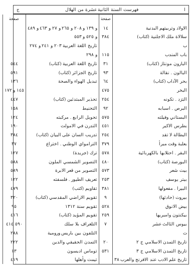ا فهرست السنة الثانية عشرة من الهلال ج
| | صفحة | | صفحة |
| --- | --- | --- | --- |
| الاولاد وتربيتهم البدنية | ١٤ | و ١٣٩ و ٢٠٨ و ٢٦٥ و ٢٧ و ٤٦٣ و ٤٨٩ | |
| سلالاة ملك الاجلنية (كتاب) | ٣٨٤ | و ٥٢٥ و ٥٥٣ | |
| ب | | تاريخ اللغة العربية ٢٠٣ و ٢٤١ و ٢٧٤ | |
| باب المندب | ١١٥ | و ٢٩٨ | |
| البارون مونتاز (كتاب) | ٣١ | تاريخ اللغة العربية (كتاب) | ٥٤٤ |
| البالون . نقالة | ٩٣ | تاريخ الجزائر (كتاب) | ٥٩١ |
| بحر الآداب (كتاب) | ٦٤ | تبديل الهواء والصحة | ١٣٦ |
| البخر | ٤٧٥ | | ١٤٥ و ١٧٢ |
| البَرَد . تكونه | ٢٥٤ | تحذير المبتدئين (كتاب) | ٤٤٧ |
| البرص . اسبابه | ٩٢ | التحنيط | ١٥٨ |
| البستاني وفيلته | ٥٧٥ | تحويل الرابع . مركبته | ١٢٤ |
| بطرس الاكبر | ٤٥١ | التدرن في الامولت | ١٩٠ |
| البطالة لا تقد | ٢٥٤ | تدريب السان على البيان (كتاب) | ٣٨٤ |
| بعلبة وقت مبرأ | ٣٧٩ | الترامواي الوطني . اختراع | ٣٧ |
| البقر . احتلابها بالكهربائية | ٥٧٨ | ترك (جريدة) | ١٢٧ |
| البورصة (كتاب) | ٤٨٠ | التصوير الشمسي الملون | ٥٨٨ |
| بيت شعر | ٥٧٣ | التصوير من قعر الابرة | ٥٨٩ |
| بيتر يوسف | ٢٥٣ | تعريف الطيور . فلسفته | ١٢٢ |
| البيرا . مفعولها | ٣٨١ | تقاويم (كتب) | ٤٧٩ |
| بيروت (حادثها) | ٩ | تقويم الاراضي المقدسي (كتاب) | ٣٢٠ |
| بيض الانوق | ٥٢٨ | تقويم سنة ١٣١٢ | ٩٥ |
| بيكنتون وامبريها | ٢٥٩ | تقويم المؤيد (كتاب) | ٤١٦ |
| بيوس الثالث عشر | ٧ | التلغراف بلا سلك | ٥٩٠ ٤١٤ |
| ت | | التلفون بين باريس ورومية | ٢٨٨ |
| تاريخ التمدن الاسلامي ج ٢ | ٢٠ | التمدن الحقيقي والدين | ٢٢٢ |
| تاريخ التمدن الاسلامي ج ٣ | ٥٣١ | توماس اديسون | ١٣ |
| تاريخ علم الادب عند الافرنج والعرب ٣٨ | | تيمت وأهلها | ٤١٩ |